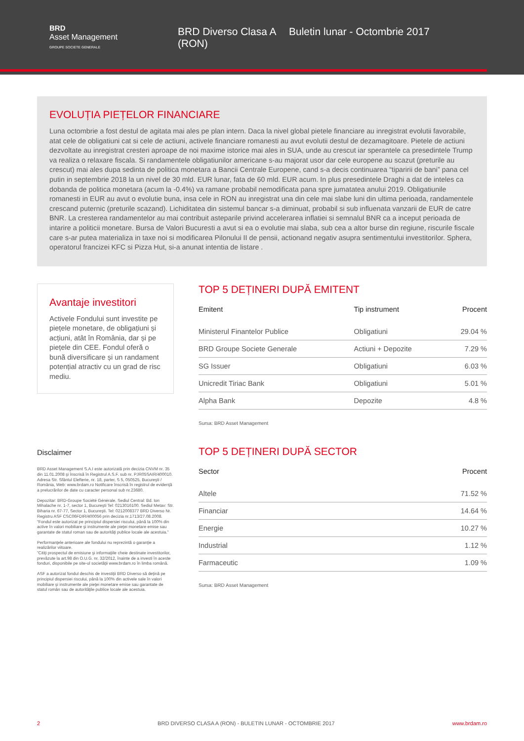BRD
Asset Management
GROUPE SOCIETE GENERALE
BRD Diverso Clasa A (RON)
Buletin lunar - Octombrie 2017
EVOLUȚIA PIEȚELOR FINANCIARE
Luna octombrie a fost destul de agitata mai ales pe plan intern. Daca la nivel global pietele financiare au inregistrat evolutii favorabile, atat cele de obligatiuni cat si cele de actiuni, activele financiare romanesti au avut evolutii destul de dezamagitoare. Pietele de actiuni dezvoltate au inregistrat cresteri aproape de noi maxime istorice mai ales in SUA, unde au crescut iar sperantele ca presedintele Trump va realiza o relaxare fiscala. Si randamentele obligatiunilor americane s-au majorat usor dar cele europene au scazut (preturile au crescut) mai ales dupa sedinta de politica monetara a Bancii Centrale Europene, cand s-a decis continuarea “tiparirii de bani” pana cel putin in septembrie 2018 la un nivel de 30 mld. EUR lunar, fata de 60 mld. EUR acum. In plus presedintele Draghi a dat de inteles ca dobanda de politica monetara (acum la -0.4%) va ramane probabil nemodificata pana spre jumatatea anului 2019. Obligatiunile romanesti in EUR au avut o evolutie buna, insa cele in RON au inregistrat una din cele mai slabe luni din ultima perioada, randamentele crescand puternic (preturile scazand). Lichiditatea din sistemul bancar s-a diminuat, probabil si sub influenata vanzarii de EUR de catre BNR. La cresterea randamentelor au mai contribuit asteparile privind accelerarea inflatiei si semnalul BNR ca a inceput perioada de intarire a politicii monetare. Bursa de Valori Bucuresti a avut si ea o evolutie mai slaba, sub cea a altor burse din regiune, riscurile fiscale care s-ar putea materializa in taxe noi si modificarea Pilonului II de pensii, actionand negativ asupra sentimentului investitorilor. Sphera, operatorul francizei KFC si Pizza Hut, si-a anunat intentia de listare .
Avantaje investitori
Activele Fondului sunt investite pe piețele monetare, de obligațiuni și acțiuni, atât în România, dar și pe piețele din CEE. Fondul oferă o bună diversificare și un randament potențial atractiv cu un grad de risc mediu.
Disclaimer
BRD Asset Management S.A.I este autorizată prin decizia CNVM nr. 35 din 11.01.2008 şi înscrisă în Registrul A.S.F. sub nr. PJR05SAIR/400010. Adresa Str. Sfântul Elefterie, nr. 18, parter, S 5, 050525, Bucureşti / România, Web: www.brdam.ro Notificare înscrisă în registrul de evidenţă a prelucrărilor de date cu caracter personal sub nr.23680.
Depozitar: BRD-Groupe Société Générale. Sediul Central: Bd. Ion Mihalache nr. 1-7, sector 1, Bucureşti Tel: 0213016100. Sediul Metav: Str. Biharia nr. 67-77, Sector 1, Bucureşti. Tel: 0212008377 BRD Diverso Nr. Registru ASF CSC06FDIR/400056 prin decizia nr.1713/27.08.2008. “Fondul este autorizat pe principiul dispersiei riscului, până la 100% din active în valori mobiliare şi instrumente ale pieţei monetare emise sau garantate de statul roman sau de autorităţi publice locale ale acestuia.”
Performanţele anterioare ale fondului nu reprezintă o garanţie a realizărilor viitoare.
”Citiţi prospectul de emisiune şi informaţiile cheie destinate investitorilor, prevăzute la art.98 din O.U.G. nr. 32/2012, înainte de a investi în aceste fonduri, disponibile pe site-ul societăţii www.brdam.ro în limba română.
ASF a autorizat fondul deschis de investiţii BRD Diverso să deţină pe principiul dispersiei riscului, până la 100% din activele sale în valori mobiliare şi instrumente ale pieţei monetare emise sau garantate de statul român sau de autorităţile publice locale ale acestuia.
TOP 5 DEȚINERI DUPĂ EMITENT
| Emitent | Tip instrument | Procent |
| --- | --- | --- |
| Ministerul Finantelor Publice | Obligatiuni | 29.04 % |
| BRD Groupe Societe Generale | Actiuni + Depozite | 7.29 % |
| SG Issuer | Obligatiuni | 6.03 % |
| Unicredit Tiriac Bank | Obligatiuni | 5.01 % |
| Alpha Bank | Depozite | 4.8 % |
Sursa: BRD Asset Management
TOP 5 DEȚINERI DUPĂ SECTOR
| Sector | Procent |
| --- | --- |
| Altele | 71.52 % |
| Financiar | 14.64 % |
| Energie | 10.27 % |
| Industrial | 1.12 % |
| Farmaceutic | 1.09 % |
Sursa: BRD Asset Management
2 BRD DIVERSO CLASA A (RON) - BULETIN LUNAR - OCTOMBRIE 2017 www.brdam.ro